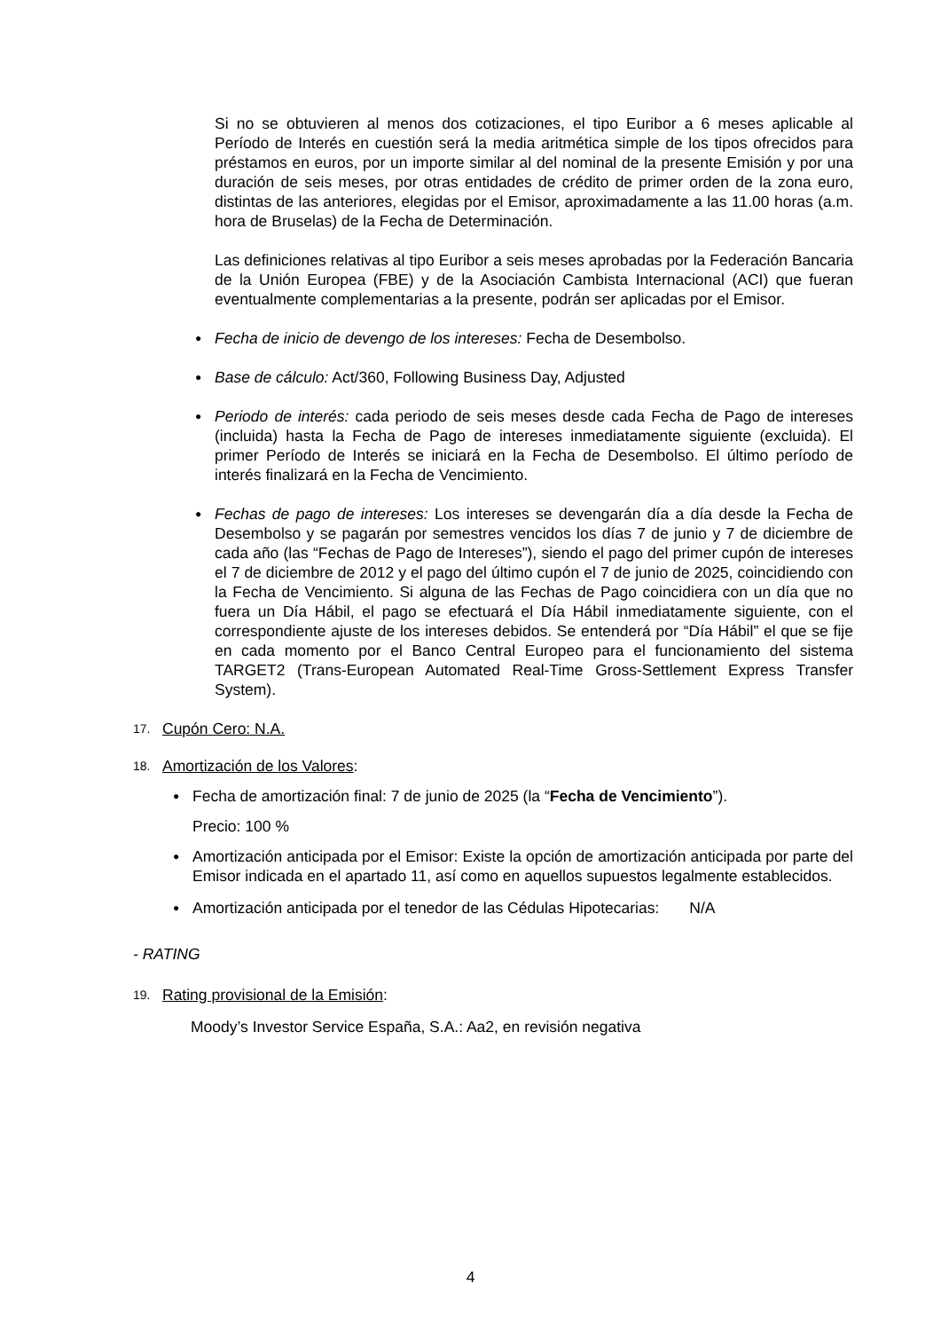Si no se obtuvieren al menos dos cotizaciones, el tipo Euribor a 6 meses aplicable al Período de Interés en cuestión será la media aritmética simple de los tipos ofrecidos para préstamos en euros, por un importe similar al del nominal de la presente Emisión y por una duración de seis meses, por otras entidades de crédito de primer orden de la zona euro, distintas de las anteriores, elegidas por el Emisor, aproximadamente a las 11.00 horas (a.m. hora de Bruselas) de la Fecha de Determinación.
Las definiciones relativas al tipo Euribor a seis meses aprobadas por la Federación Bancaria de la Unión Europea (FBE) y de la Asociación Cambista Internacional (ACI) que fueran eventualmente complementarias a la presente, podrán ser aplicadas por el Emisor.
● Fecha de inicio de devengo de los intereses: Fecha de Desembolso.
● Base de cálculo: Act/360, Following Business Day, Adjusted
● Periodo de interés: cada periodo de seis meses desde cada Fecha de Pago de intereses (incluida) hasta la Fecha de Pago de intereses inmediatamente siguiente (excluida). El primer Período de Interés se iniciará en la Fecha de Desembolso. El último período de interés finalizará en la Fecha de Vencimiento.
● Fechas de pago de intereses: Los intereses se devengarán día a día desde la Fecha de Desembolso y se pagarán por semestres vencidos los días 7 de junio y 7 de diciembre de cada año (las “Fechas de Pago de Intereses”), siendo el pago del primer cupón de intereses el 7 de diciembre de 2012 y el pago del último cupón el 7 de junio de 2025, coincidiendo con la Fecha de Vencimiento. Si alguna de las Fechas de Pago coincidiera con un día que no fuera un Día Hábil, el pago se efectuará el Día Hábil inmediatamente siguiente, con el correspondiente ajuste de los intereses debidos. Se entenderá por “Día Hábil” el que se fije en cada momento por el Banco Central Europeo para el funcionamiento del sistema TARGET2 (Trans-European Automated Real-Time Gross-Settlement Express Transfer System).
17. Cupón Cero: N.A.
18. Amortización de los Valores:
● Fecha de amortización final: 7 de junio de 2025 (la “Fecha de Vencimiento”).
Precio: 100 %
● Amortización anticipada por el Emisor: Existe la opción de amortización anticipada por parte del Emisor indicada en el apartado 11, así como en aquellos supuestos legalmente establecidos.
● Amortización anticipada por el tenedor de las Cédulas Hipotecarias: N/A
- RATING
19. Rating provisional de la Emisión:
Moody’s Investor Service España, S.A.: Aa2, en revisión negativa
4